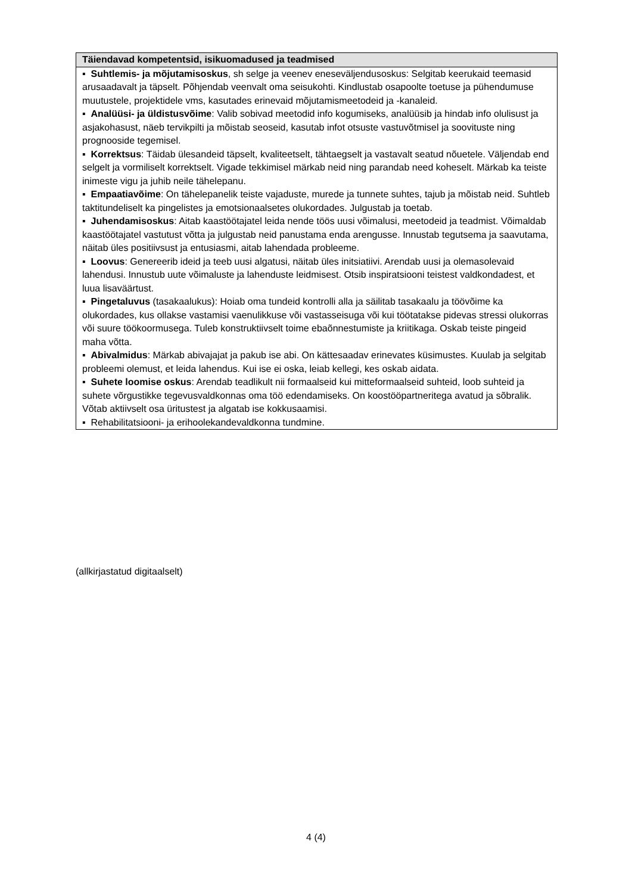| Täiendavad kompetentsid, isikuomadused ja teadmised |
| --- |
| ▪ Suhtlemis- ja mõjutamisoskus , sh selge ja veenev eneseväljendusoskus: Selgitab keerukaid teemasid arusaadavalt ja täpselt. Põhjendab veenvalt oma seisukohti. Kindlustab osapoolte toetuse ja pühendumuse muutustele, projektidele vms, kasutades erinevaid mõjutamismeetodeid ja -kanaleid. ▪ Analüüsi- ja üldistusvõime : Valib sobivad meetodid info kogumiseks, analüüsib ja hindab info olulisust ja asjakohasust, näeb tervikpilti ja mõistab seoseid, kasutab infot otsuste vastuvõtmisel ja soovituste ning prognooside tegemisel. ▪ Korrektsus : Täidab ülesandeid täpselt, kvaliteetselt, tähtaegselt ja vastavalt seatud nõuetele. Väljendab end selgelt ja vormiliselt korrektselt. Vigade tekkimisel märkab neid ning parandab need koheselt. Märkab ka teiste inimeste vigu ja juhib neile tähelepanu. ▪ Empaatiavõime : On tähelepanelik teiste vajaduste, murede ja tunnete suhtes, tajub ja mõistab neid. Suhtleb taktitundeliselt ka pingelistes ja emotsionaalsetes olukordades. Julgustab ja toetab. ▪ Juhendamisoskus : Aitab kaastöötajatel leida nende töös uusi võimalusi, meetodeid ja teadmist. Võimaldab kaastöötajatel vastutust võtta ja julgustab neid panustama enda arengusse. Innustab tegutsema ja saavutama, näitab üles positiivsust ja entusiasmi, aitab lahendada probleeme. ▪ Loovus : Genereerib ideid ja teeb uusi algatusi, näitab üles initsiatiivi. Arendab uusi ja olemasolevaid lahendusi. Innustub uute võimaluste ja lahenduste leidmisest. Otsib inspiratsiooni teistest valdkondadest, et luua lisaväärtust. ▪ Pingetaluvus (tasakaalukus): Hoiab oma tundeid kontrolli alla ja säilitab tasakaalu ja töövõime ka olukordades, kus ollakse vastamisi vaenulikkuse või vastasseisuga või kui töötatakse pidevas stressi olukorras või suure töökoormusega. Tuleb konstruktiivselt toime ebaõnnestumiste ja kriitikaga. Oskab teiste pingeid maha võtta. ▪ Abivalmidus : Märkab abivajajat ja pakub ise abi. On kättesaadav erinevates küsimustes. Kuulab ja selgitab probleemi olemust, et leida lahendus. Kui ise ei oska, leiab kellegi, kes oskab aidata. ▪ Suhete loomise oskus : Arendab teadlikult nii formaalseid kui mitteformaalseid suhteid, loob suhteid ja suhete võrgustikke tegevusvaldkonnas oma töö edendamiseks. On koostööpartneritega avatud ja sõbralik. Võtab aktiivselt osa üritustest ja algatab ise kokkusaamisi. ▪ Rehabilitatsiooni- ja erihoolekandevaldkonna tundmine. |
(allkirjastatud digitaalselt)
4 (4)